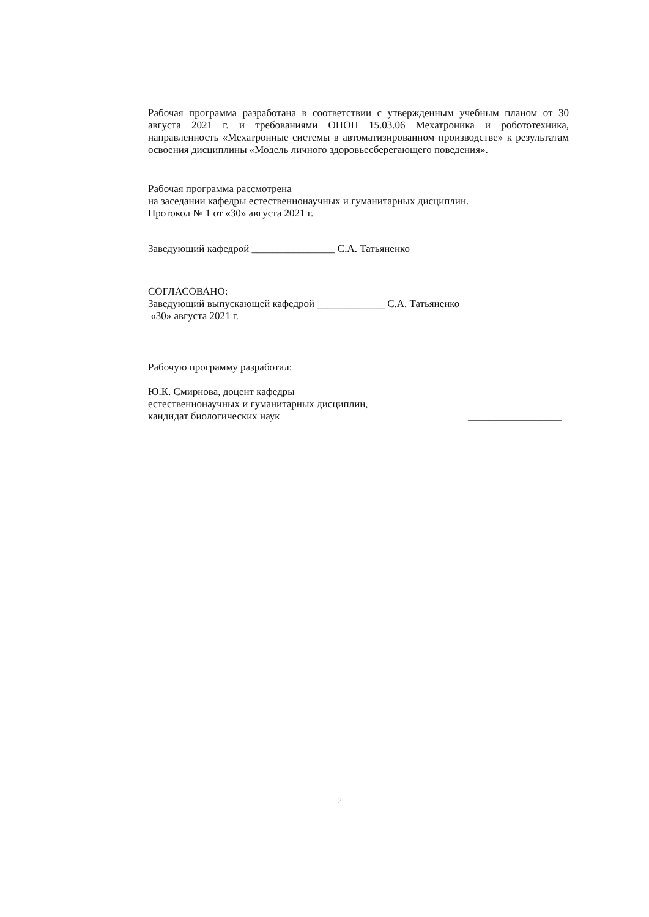Рабочая программа разработана в соответствии с утвержденным учебным планом от 30 августа 2021 г. и требованиями ОПОП 15.03.06 Мехатроника и робототехника, направленность «Мехатронные системы в автоматизированном производстве» к результатам освоения дисциплины «Модель личного здоровьесберегающего поведения».
Рабочая программа рассмотрена
на заседании кафедры естественнонаучных и гуманитарных дисциплин.
Протокол № 1 от «30» августа 2021 г.
Заведующий кафедрой ________________ С.А. Татьяненко
СОГЛАСОВАНО:
Заведующий выпускающей кафедрой _____________ С.А. Татьяненко
«30» августа 2021 г.
Рабочую программу разработал:
Ю.К. Смирнова, доцент кафедры
естественнонаучных и гуманитарных дисциплин,
кандидат биологических наук
__________________
2